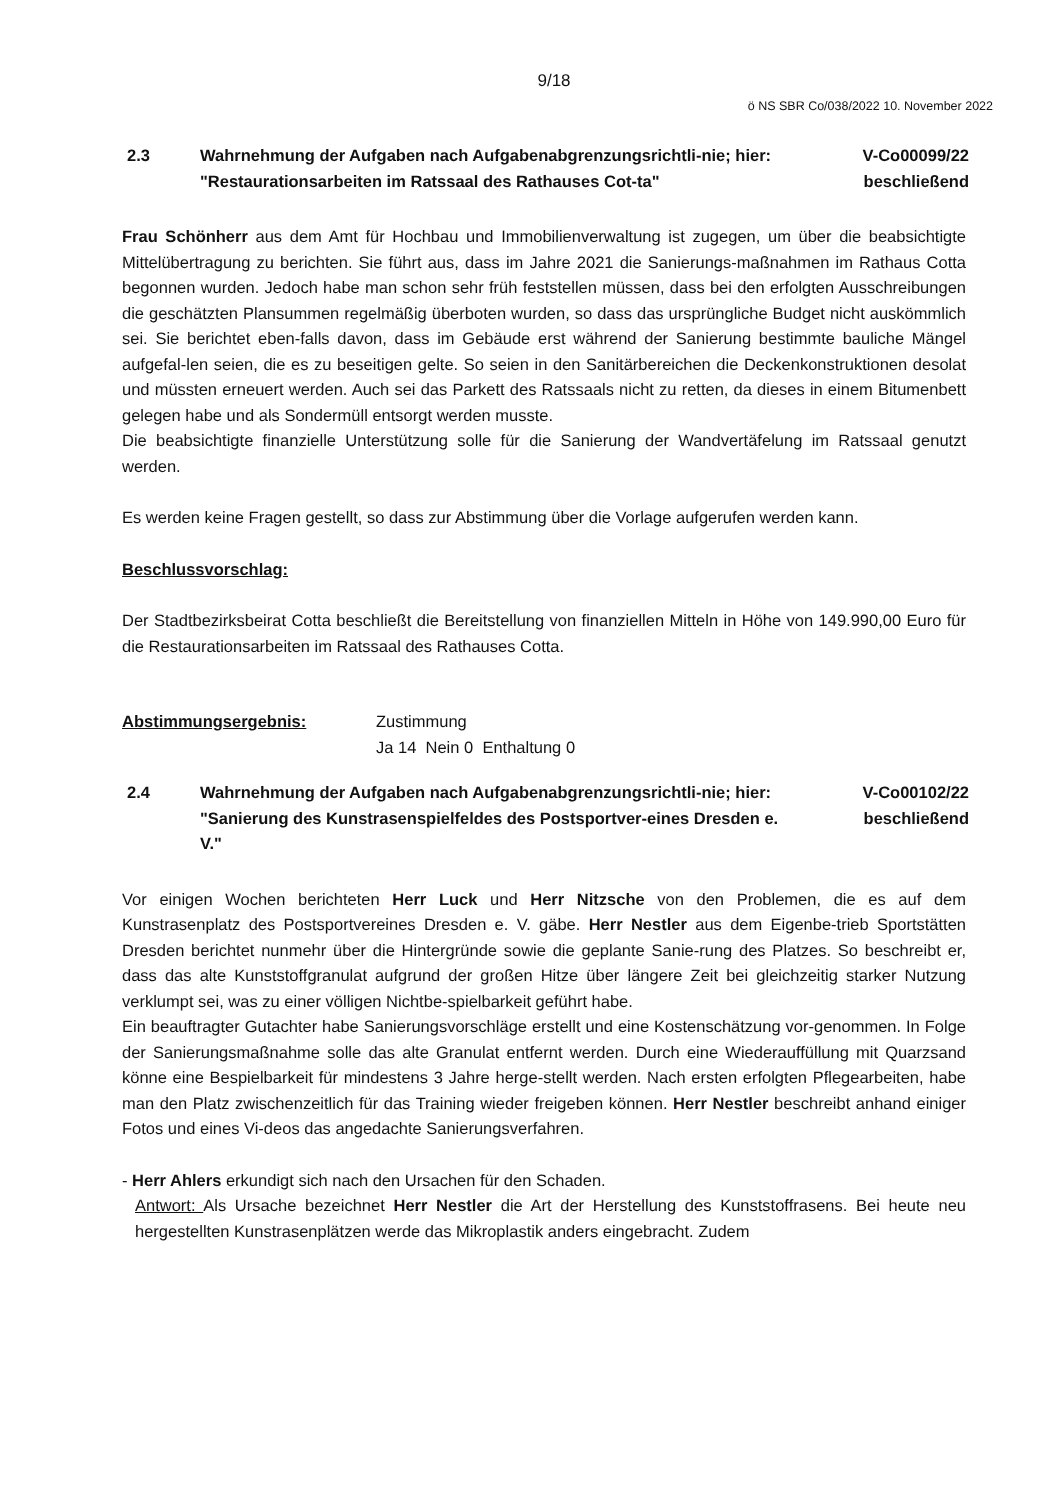9/18
ö NS SBR Co/038/2022 10. November 2022
2.3 Wahrnehmung der Aufgaben nach Aufgabenabgrenzungsrichtli-nie; hier: "Restaurationsarbeiten im Ratssaal des Rathauses Cot-ta"
V-Co00099/22
beschließend
Frau Schönherr aus dem Amt für Hochbau und Immobilienverwaltung ist zugegen, um über die beabsichtigte Mittelübertragung zu berichten. Sie führt aus, dass im Jahre 2021 die Sanierungs-maßnahmen im Rathaus Cotta begonnen wurden. Jedoch habe man schon sehr früh feststellen müssen, dass bei den erfolgten Ausschreibungen die geschätzten Plansummen regelmäßig überboten wurden, so dass das ursprüngliche Budget nicht auskömmlich sei. Sie berichtet eben-falls davon, dass im Gebäude erst während der Sanierung bestimmte bauliche Mängel aufgefal-len seien, die es zu beseitigen gelte. So seien in den Sanitärbereichen die Deckenkonstruktionen desolat und müssten erneuert werden. Auch sei das Parkett des Ratssaals nicht zu retten, da dieses in einem Bitumenbett gelegen habe und als Sondermüll entsorgt werden musste.
Die beabsichtigte finanzielle Unterstützung solle für die Sanierung der Wandvertäfelung im Ratssaal genutzt werden.
Es werden keine Fragen gestellt, so dass zur Abstimmung über die Vorlage aufgerufen werden kann.
Beschlussvorschlag:
Der Stadtbezirksbeirat Cotta beschließt die Bereitstellung von finanziellen Mitteln in Höhe von 149.990,00 Euro für die Restaurationsarbeiten im Ratssaal des Rathauses Cotta.
Abstimmungsergebnis: Zustimmung
Ja 14 Nein 0 Enthaltung 0
2.4 Wahrnehmung der Aufgaben nach Aufgabenabgrenzungsrichtli-nie; hier: "Sanierung des Kunstrasenspielfeldes des Postsportver-eines Dresden e. V."
V-Co00102/22
beschließend
Vor einigen Wochen berichteten Herr Luck und Herr Nitzsche von den Problemen, die es auf dem Kunstrasenplatz des Postsportvereines Dresden e. V. gäbe. Herr Nestler aus dem Eigenbe-trieb Sportstätten Dresden berichtet nunmehr über die Hintergründe sowie die geplante Sanie-rung des Platzes. So beschreibt er, dass das alte Kunststoffgranulat aufgrund der großen Hitze über längere Zeit bei gleichzeitig starker Nutzung verklumpt sei, was zu einer völligen Nichtbe-spielbarkeit geführt habe.
Ein beauftragter Gutachter habe Sanierungsvorschläge erstellt und eine Kostenschätzung vor-genommen. In Folge der Sanierungsmaßnahme solle das alte Granulat entfernt werden. Durch eine Wiederauffüllung mit Quarzsand könne eine Bespielbarkeit für mindestens 3 Jahre herge-stellt werden. Nach ersten erfolgten Pflegearbeiten, habe man den Platz zwischenzeitlich für das Training wieder freigeben können. Herr Nestler beschreibt anhand einiger Fotos und eines Vi-deos das angedachte Sanierungsverfahren.
- Herr Ahlers erkundigt sich nach den Ursachen für den Schaden.
Antwort: Als Ursache bezeichnet Herr Nestler die Art der Herstellung des Kunststoffrasens. Bei heute neu hergestellten Kunstrasenplätzen werde das Mikroplastik anders eingebracht. Zudem